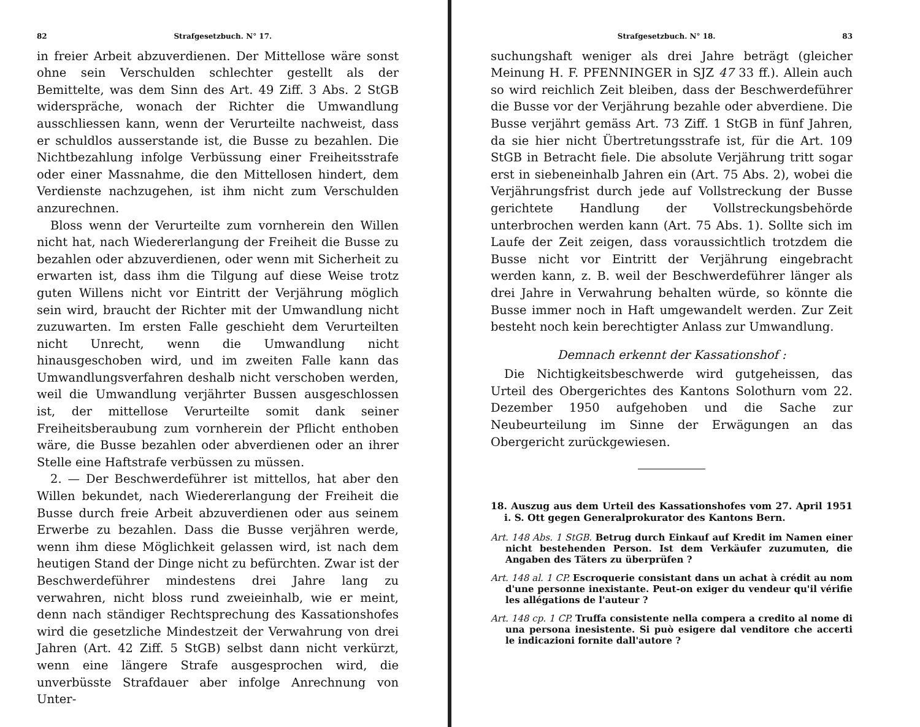82 Strafgesetzbuch. N° 17.
in freier Arbeit abzuverdienen. Der Mittellose wäre sonst ohne sein Verschulden schlechter gestellt als der Bemittelte, was dem Sinn des Art. 49 Ziff. 3 Abs. 2 StGB widerspräche, wonach der Richter die Umwandlung ausschliessen kann, wenn der Verurteilte nachweist, dass er schuldlos ausserstande ist, die Busse zu bezahlen. Die Nichtbezahlung infolge Verbüssung einer Freiheitsstrafe oder einer Massnahme, die den Mittellosen hindert, dem Verdienste nachzugehen, ist ihm nicht zum Verschulden anzurechnen.
Bloss wenn der Verurteilte zum vornherein den Willen nicht hat, nach Wiedererlangung der Freiheit die Busse zu bezahlen oder abzuverdienen, oder wenn mit Sicherheit zu erwarten ist, dass ihm die Tilgung auf diese Weise trotz guten Willens nicht vor Eintritt der Verjährung möglich sein wird, braucht der Richter mit der Umwandlung nicht zuzuwarten. Im ersten Falle geschieht dem Verurteilten nicht Unrecht, wenn die Umwandlung nicht hinausgeschoben wird, und im zweiten Falle kann das Umwandlungsverfahren deshalb nicht verschoben werden, weil die Umwandlung verjährter Bussen ausgeschlossen ist, der mittellose Verurteilte somit dank seiner Freiheitsberaubung zum vornherein der Pflicht enthoben wäre, die Busse bezahlen oder abverdienen oder an ihrer Stelle eine Haftstrafe verbüssen zu müssen.
2. — Der Beschwerdeführer ist mittellos, hat aber den Willen bekundet, nach Wiedererlangung der Freiheit die Busse durch freie Arbeit abzuverdienen oder aus seinem Erwerbe zu bezahlen. Dass die Busse verjähren werde, wenn ihm diese Möglichkeit gelassen wird, ist nach dem heutigen Stand der Dinge nicht zu befürchten. Zwar ist der Beschwerdeführer mindestens drei Jahre lang zu verwahren, nicht bloss rund zweieinhalb, wie er meint, denn nach ständiger Rechtsprechung des Kassationshofes wird die gesetzliche Mindestzeit der Verwahrung von drei Jahren (Art. 42 Ziff. 5 StGB) selbst dann nicht verkürzt, wenn eine längere Strafe ausgesprochen wird, die unverbüsste Strafdauer aber infolge Anrechnung von Unter-
Strafgesetzbuch. N° 18. 83
suchungshaft weniger als drei Jahre beträgt (gleicher Meinung H. F. PFENNINGER in SJZ 47 33 ff.). Allein auch so wird reichlich Zeit bleiben, dass der Beschwerdeführer die Busse vor der Verjährung bezahle oder abverdiene. Die Busse verjährt gemäss Art. 73 Ziff. 1 StGB in fünf Jahren, da sie hier nicht Übertretungsstrafe ist, für die Art. 109 StGB in Betracht fiele. Die absolute Verjährung tritt sogar erst in siebeneinhalb Jahren ein (Art. 75 Abs. 2), wobei die Verjährungsfrist durch jede auf Vollstreckung der Busse gerichtete Handlung der Vollstreckungsbehörde unterbrochen werden kann (Art. 75 Abs. 1). Sollte sich im Laufe der Zeit zeigen, dass voraussichtlich trotzdem die Busse nicht vor Eintritt der Verjährung eingebracht werden kann, z. B. weil der Beschwerdeführer länger als drei Jahre in Verwahrung behalten würde, so könnte die Busse immer noch in Haft umgewandelt werden. Zur Zeit besteht noch kein berechtigter Anlass zur Umwandlung.
Demnach erkennt der Kassationshof :
Die Nichtigkeitsbeschwerde wird gutgeheissen, das Urteil des Obergerichtes des Kantons Solothurn vom 22. Dezember 1950 aufgehoben und die Sache zur Neubeurteilung im Sinne der Erwägungen an das Obergericht zurückgewiesen.
18. Auszug aus dem Urteil des Kassationshofes vom 27. April 1951 i. S. Ott gegen Generalprokurator des Kantons Bern.
Art. 148 Abs. 1 StGB. Betrug durch Einkauf auf Kredit im Namen einer nicht bestehenden Person. Ist dem Verkäufer zuzumuten, die Angaben des Täters zu überprüfen ?
Art. 148 al. 1 CP. Escroquerie consistant dans un achat à crédit au nom d'une personne inexistante. Peut-on exiger du vendeur qu'il vérifie les allégations de l'auteur ?
Art. 148 cp. 1 CP. Truffa consistente nella compera a credito al nome di una persona inesistente. Si può esigere dal venditore che accerti le indicazioni fornite dall'autore ?